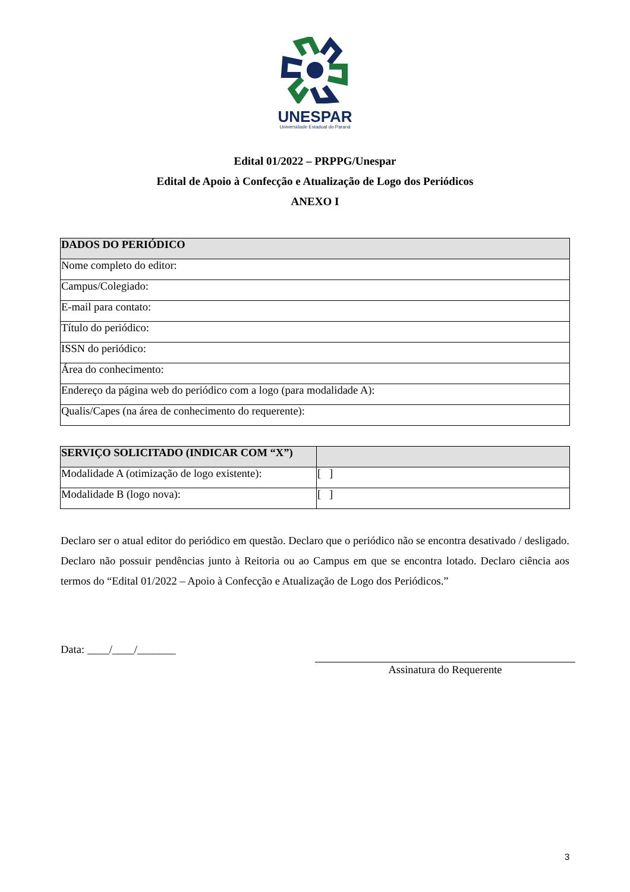UNESPAR
Universidade Estadual do Paraná
Edital 01/2022 – PRPPG/Unespar
Edital de Apoio à Confecção e Atualização de Logo dos Periódicos
ANEXO I
| DADOS DO PERIÓDICO |
| --- |
| Nome completo do editor: |
| Campus/Colegiado: |
| E-mail para contato: |
| Título do periódico: |
| ISSN do periódico: |
| Área do conhecimento: |
| Endereço da página web do periódico com a logo (para modalidade A): |
| Qualis/Capes (na área de conhecimento do requerente): |
| SERVIÇO SOLICITADO (INDICAR COM “X”) | |
| --- | --- |
| Modalidade A (otimização de logo existente): | [ ] |
| Modalidade B (logo nova): | [ ] |
Declaro ser o atual editor do periódico em questão. Declaro que o periódico não se encontra desativado / desligado. Declaro não possuir pendências junto à Reitoria ou ao Campus em que se encontra lotado. Declaro ciência aos termos do “Edital 01/2022 – Apoio à Confecção e Atualização de Logo dos Periódicos.”
Data: ____/____/_______
Assinatura do Requerente
3